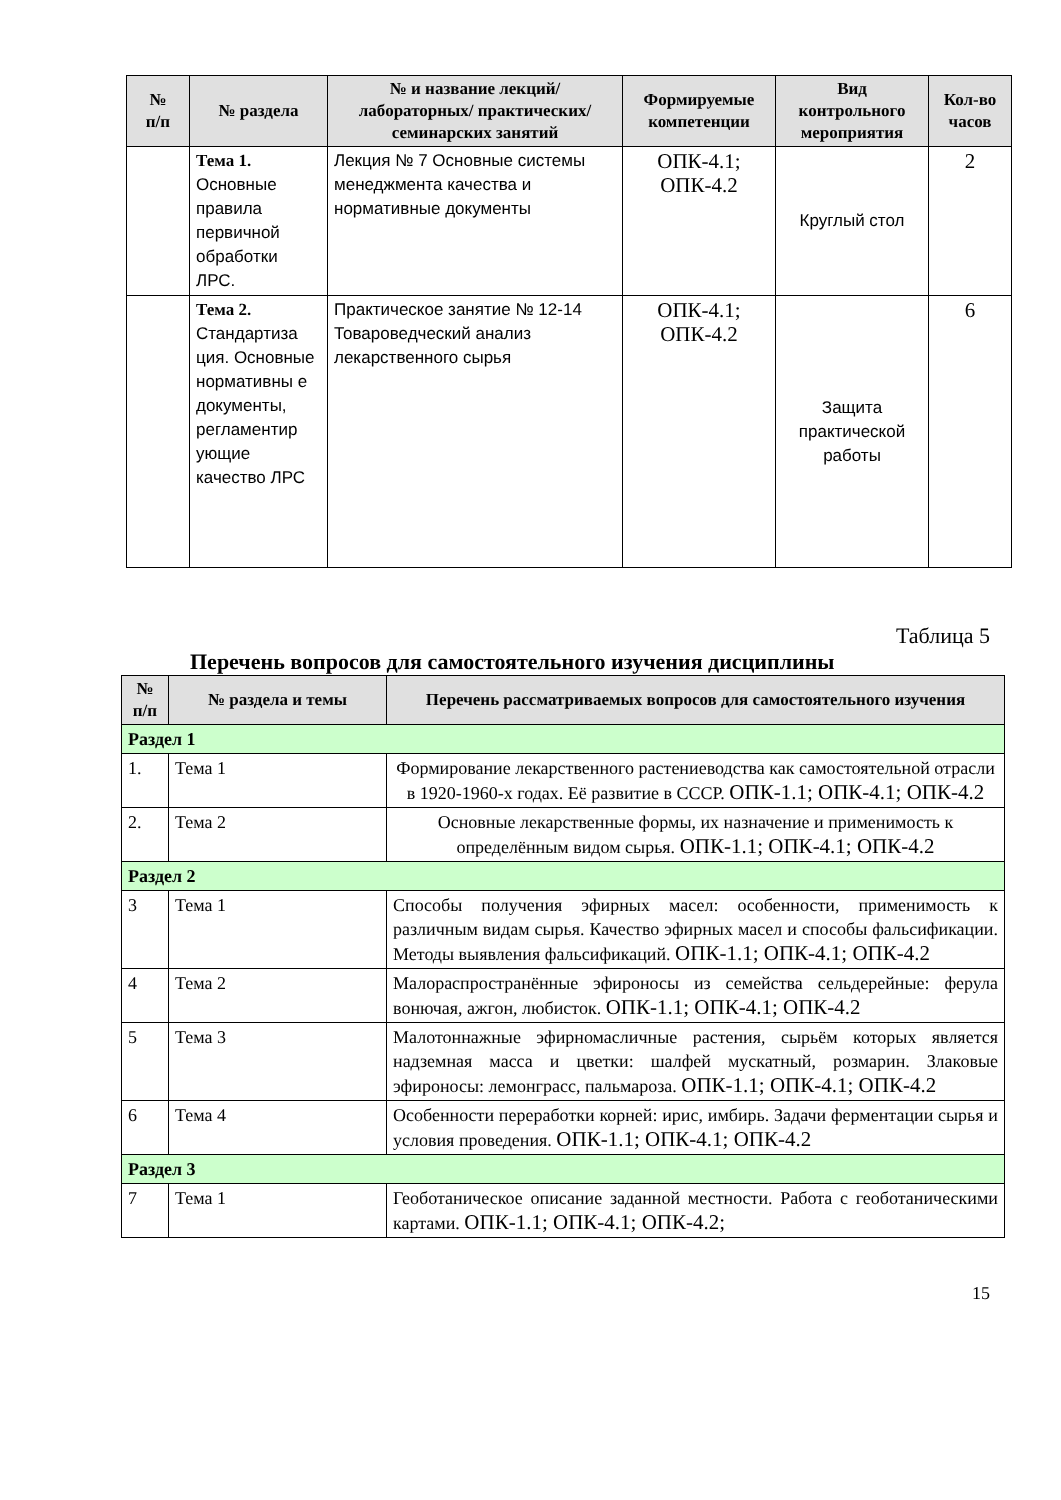| № п/п | № раздела | № и название лекций/ лабораторных/ практических/ семинарских занятий | Формируемые компетенции | Вид контрольного мероприятия | Кол-во часов |
| --- | --- | --- | --- | --- | --- |
| | Тема 1. Основные правила первичной обработки ЛРС. | Лекция № 7 Основные системы менеджмента качества и нормативные документы | ОПК-4.1; ОПК-4.2 | Круглый стол | 2 |
| | Тема 2. Стандартиза ция. Основные нормативны е документы, регламентир ующие качество ЛРС | Практическое занятие № 12-14 Товароведческий анализ лекарственного сырья | ОПК-4.1; ОПК-4.2 | Защита практической работы | 6 |
Таблица 5
Перечень вопросов для самостоятельного изучения дисциплины
| № п/п | № раздела и темы | Перечень рассматриваемых вопросов для самостоятельного изучения |
| --- | --- | --- |
| Раздел 1 | | |
| 1. | Тема 1 | Формирование лекарственного растениеводства как самостоятельной отрасли в 1920-1960-х годах. Её развитие в СССР. ОПК-1.1; ОПК-4.1; ОПК-4.2 |
| 2. | Тема 2 | Основные лекарственные формы, их назначение и применимость к определённым видом сырья. ОПК-1.1; ОПК-4.1; ОПК-4.2 |
| Раздел 2 | | |
| 3 | Тема 1 | Способы получения эфирных масел: особенности, применимость к различным видам сырья. Качество эфирных масел и способы фальсификации. Методы выявления фальсификаций. ОПК-1.1; ОПК-4.1; ОПК-4.2 |
| 4 | Тема 2 | Малораспространённые эфироносы из семейства сельдерейные: ферула вонючая, ажгон, любисток. ОПК-1.1; ОПК-4.1; ОПК-4.2 |
| 5 | Тема 3 | Малотоннажные эфирномасличные растения, сырьём которых является надземная масса и цветки: шалфей мускатный, розмарин. Злаковые эфироносы: лемонграсс, пальмароза. ОПК-1.1; ОПК-4.1; ОПК-4.2 |
| 6 | Тема 4 | Особенности переработки корней: ирис, имбирь. Задачи ферментации сырья и условия проведения. ОПК-1.1; ОПК-4.1; ОПК-4.2 |
| Раздел 3 | | |
| 7 | Тема 1 | Геоботаническое описание заданной местности. Работа с геоботаническими картами. ОПК-1.1; ОПК-4.1; ОПК-4.2; |
15